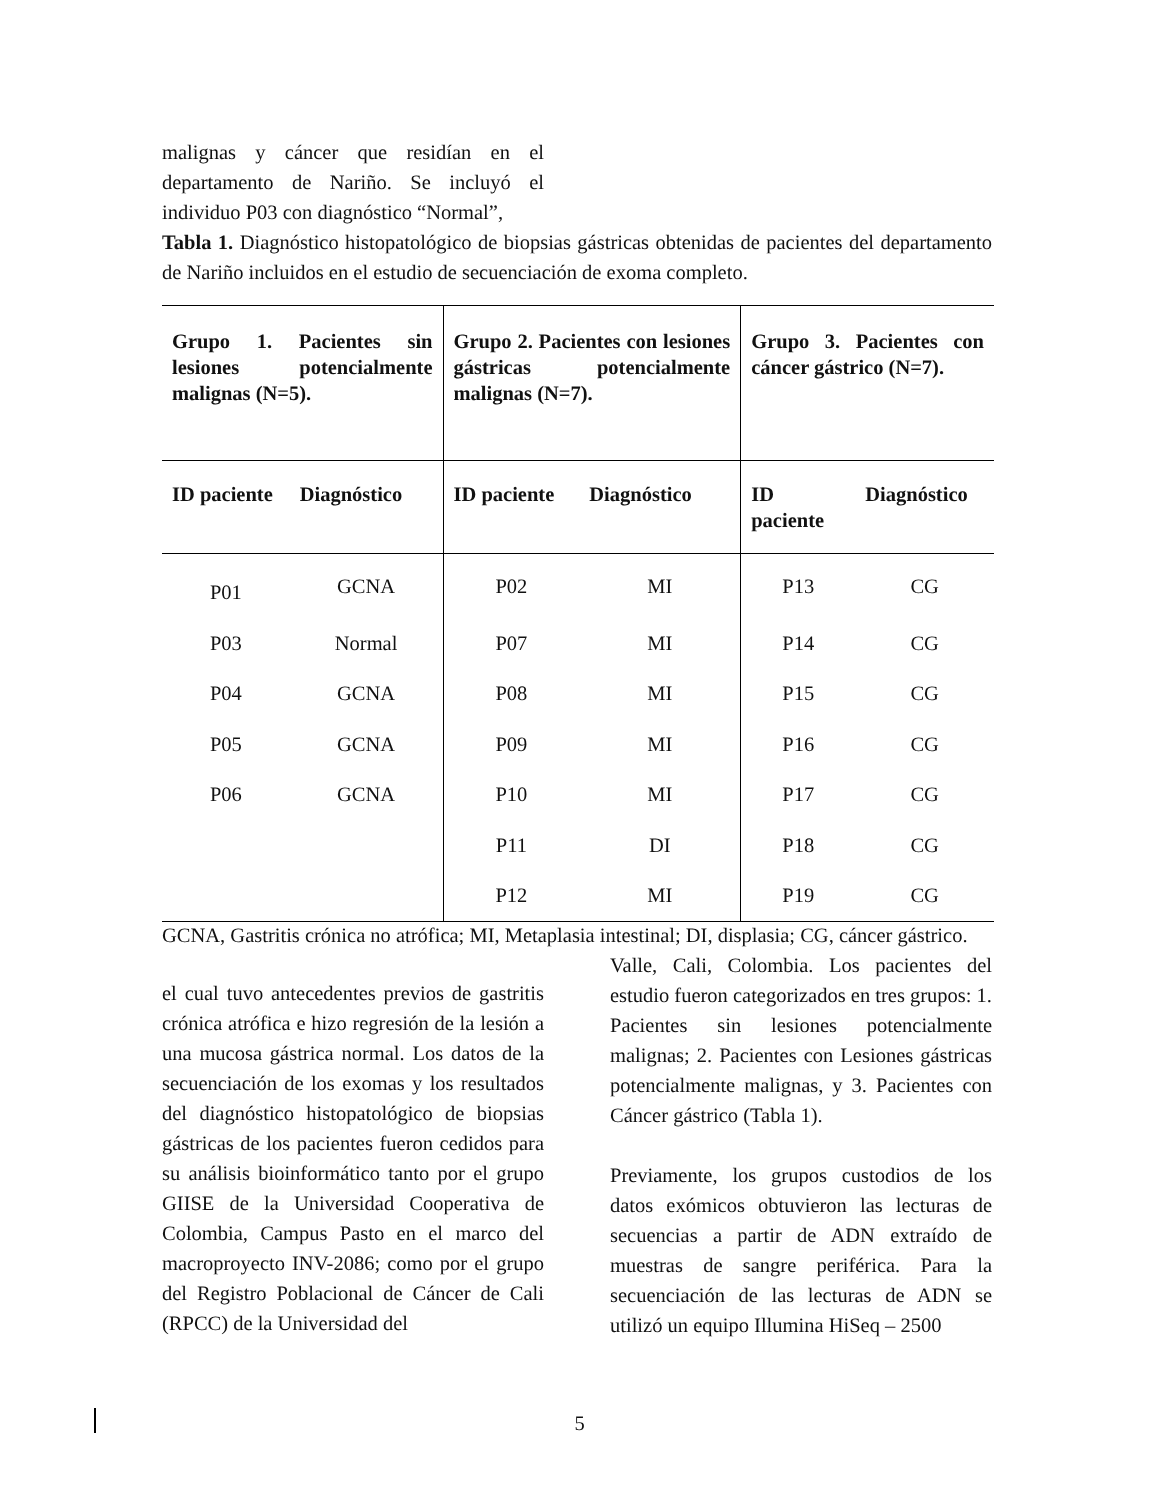malignas y cáncer que residían en el departamento de Nariño. Se incluyó el individuo P03 con diagnóstico “Normal”,
Tabla 1. Diagnóstico histopatológico de biopsias gástricas obtenidas de pacientes del departamento de Nariño incluidos en el estudio de secuenciación de exoma completo.
| Grupo 1. Pacientes sin lesiones potencialmente malignas (N=5). | | Grupo 2. Pacientes con lesiones gástricas potencialmente malignas (N=7). | | Grupo 3. Pacientes con cáncer gástrico (N=7). | |
| --- | --- | --- | --- | --- | --- |
| ID paciente | Diagnóstico | ID paciente | Diagnóstico | ID paciente | Diagnóstico |
| P01 | GCNA | P02 | MI | P13 | CG |
| P03 | Normal | P07 | MI | P14 | CG |
| P04 | GCNA | P08 | MI | P15 | CG |
| P05 | GCNA | P09 | MI | P16 | CG |
| P06 | GCNA | P10 | MI | P17 | CG |
| | | P11 | DI | P18 | CG |
| | | P12 | MI | P19 | CG |
GCNA, Gastritis crónica no atrófica; MI, Metaplasia intestinal; DI, displasia; CG, cáncer gástrico.
el cual tuvo antecedentes previos de gastritis crónica atrófica e hizo regresión de la lesión a una mucosa gástrica normal. Los datos de la secuenciación de los exomas y los resultados del diagnóstico histopatológico de biopsias gástricas de los pacientes fueron cedidos para su análisis bioinformático tanto por el grupo GIISE de la Universidad Cooperativa de Colombia, Campus Pasto en el marco del macroproyecto INV-2086; como por el grupo del Registro Poblacional de Cáncer de Cali (RPCC) de la Universidad del
Valle, Cali, Colombia. Los pacientes del estudio fueron categorizados en tres grupos: 1. Pacientes sin lesiones potencialmente malignas; 2. Pacientes con Lesiones gástricas potencialmente malignas, y 3. Pacientes con Cáncer gástrico (Tabla 1).
Previamente, los grupos custodios de los datos exómicos obtuvieron las lecturas de secuencias a partir de ADN extraído de muestras de sangre periférica. Para la secuenciación de las lecturas de ADN se utilizó un equipo Illumina HiSeq – 2500
5